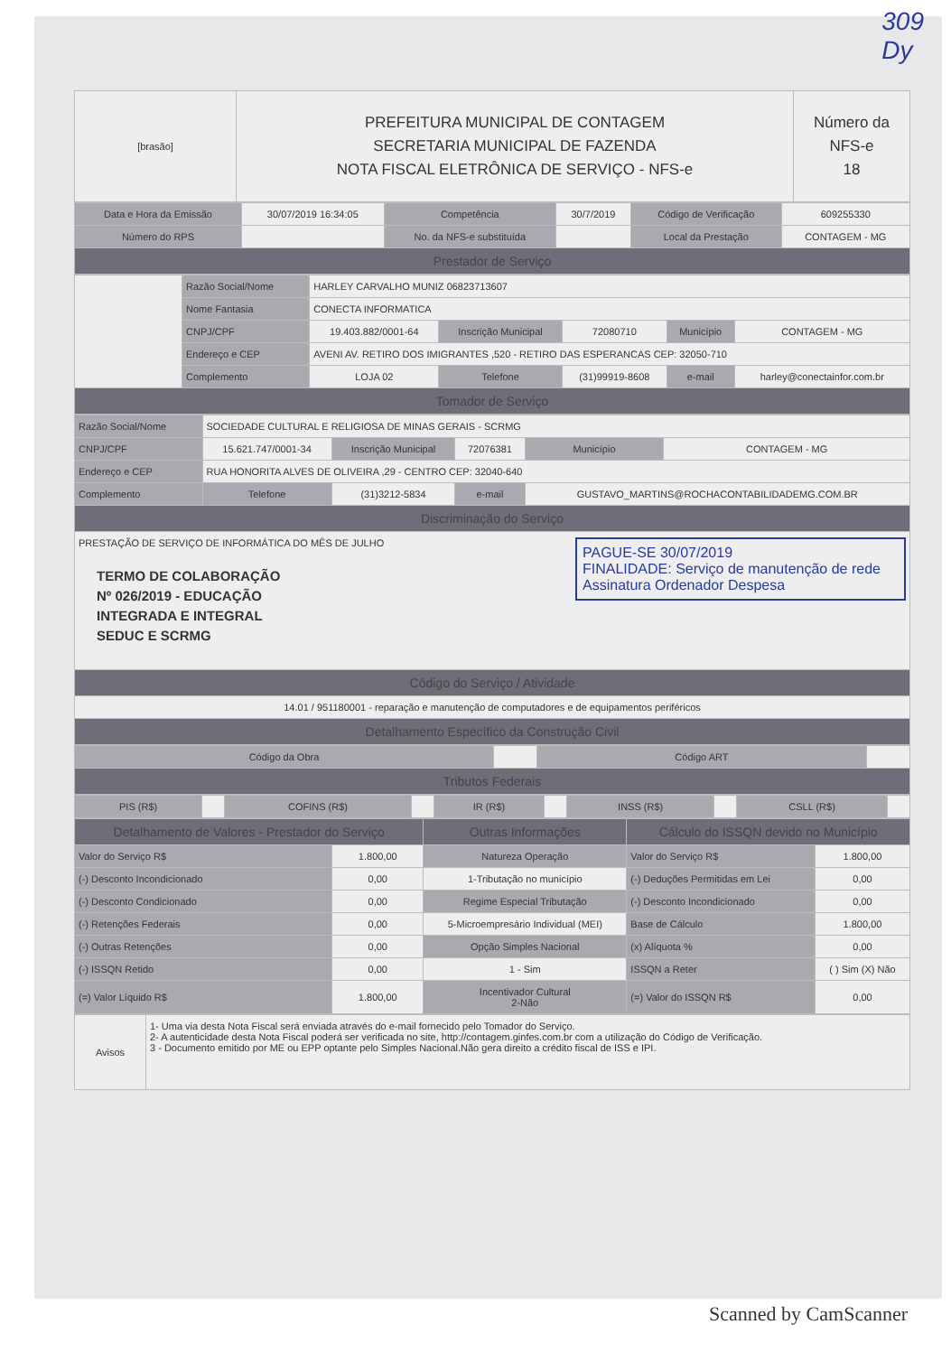309
Dy
| [brasão] | PREFEITURA MUNICIPAL DE CONTAGEM SECRETARIA MUNICIPAL DE FAZENDA NOTA FISCAL ELETRÔNICA DE SERVIÇO - NFS-e | Número da NFS-e 18 |
| Data e Hora da Emissão | 30/07/2019 16:34:05 | Competência | 30/7/2019 | Código de Verificação | 609255330 |
| Número do RPS | | No. da NFS-e substituída | | Local da Prestação | CONTAGEM - MG |
| Prestador de Serviço | | | | | |
| | Razão Social/Nome | HARLEY CARVALHO MUNIZ 06823713607 | | | | |
| | Nome Fantasia | CONECTA INFORMATICA | | | | |
| | CNPJ/CPF | 19.403.882/0001-64 | Inscrição Municipal | 72080710 | Município | CONTAGEM - MG |
| | Endereço e CEP | AVENI AV. RETIRO DOS IMIGRANTES ,520 - RETIRO DAS ESPERANCAS CEP: 32050-710 | | | | |
| | Complemento | LOJA 02 | Telefone | (31)99919-8608 | e-mail | harley@conectainfor.com.br |
| Tomador de Serviço | | | | | | |
| Razão Social/Nome | SOCIEDADE CULTURAL E RELIGIOSA DE MINAS GERAIS - SCRMG | | | | |
| CNPJ/CPF | 15.621.747/0001-34 | Inscrição Municipal | 72076381 | Município | CONTAGEM - MG |
| Endereço e CEP | RUA HONORITA ALVES DE OLIVEIRA ,29 - CENTRO CEP: 32040-640 | | | | |
| Complemento | Telefone | (31)3212-5834 | e-mail | GUSTAVO_MARTINS@ROCHACONTABILIDADEMG.COM.BR | |
| Discriminação do Serviço | | | | | |
| PRESTAÇÃO DE SERVIÇO DE INFORMÁTICA DO MÊS DE JULHO PAGUE-SE 30/07/2019 FINALIDADE: Serviço de manutenção de rede Assinatura Ordenador Despesa TERMO DE COLABORAÇÃO Nº 026/2019 - EDUCAÇÃO INTEGRADA E INTEGRAL SEDUC E SCRMG | | | | | |
| Código do Serviço / Atividade | | | | | |
| 14.01 / 951180001 - reparação e manutenção de computadores e de equipamentos periféricos | | | | | |
| Detalhamento Específico da Construção Civil | | | | | |
| Código da Obra | | Código ART | |
| Tributos Federais | | | |
| PIS (R$) | | COFINS (R$) | | IR (R$) | | INSS (R$) | | CSLL (R$) | |
| Detalhamento de Valores - Prestador do Serviço | | Outras Informações | Cálculo do ISSQN devido no Município | |
| Valor do Serviço R$ | 1.800,00 | Natureza Operação | Valor do Serviço R$ | 1.800,00 |
| (-) Desconto Incondicionado | 0,00 | 1-Tributação no município | (-) Deduções Permitidas em Lei | 0,00 |
| (-) Desconto Condicionado | 0,00 | Regime Especial Tributação | (-) Desconto Incondicionado | 0,00 |
| (-) Retenções Federais | 0,00 | 5-Microempresário Individual (MEI) | Base de Cálculo | 1.800,00 |
| (-) Outras Retenções | 0,00 | Opção Simples Nacional | (x) Alíquota % | 0,00 |
| (-) ISSQN Retido | 0,00 | 1 - Sim | ISSQN a Reter | ( ) Sim (X) Não |
| (=) Valor Líquido R$ | 1.800,00 | Incentivador Cultural 2-Não | (=) Valor do ISSQN R$ | 0,00 |
| Avisos | 1- Uma via desta Nota Fiscal será enviada através do e-mail fornecido pelo Tomador do Serviço. 2- A autenticidade desta Nota Fiscal poderá ser verificada no site, http://contagem.ginfes.com.br com a utilização do Código de Verificação. 3 - Documento emitido por ME ou EPP optante pelo Simples Nacional.Não gera direito a crédito fiscal de ISS e IPI. |
Scanned by CamScanner